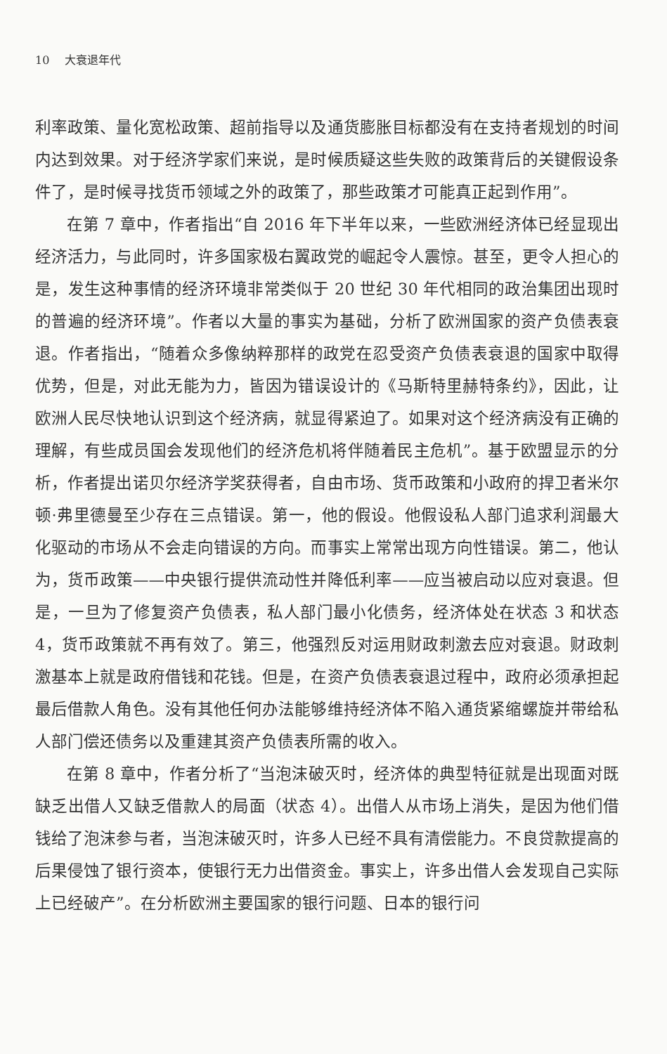10 大衰退年代
利率政策、量化宽松政策、超前指导以及通货膨胀目标都没有在支持者规划的时间内达到效果。对于经济学家们来说，是时候质疑这些失败的政策背后的关键假设条件了，是时候寻找货币领域之外的政策了，那些政策才可能真正起到作用”。
在第 7 章中，作者指出“自 2016 年下半年以来，一些欧洲经济体已经显现出经济活力，与此同时，许多国家极右翼政党的崛起令人震惊。甚至，更令人担心的是，发生这种事情的经济环境非常类似于 20 世纪 30 年代相同的政治集团出现时的普遍的经济环境”。作者以大量的事实为基础，分析了欧洲国家的资产负债表衰退。作者指出，“随着众多像纳粹那样的政党在忍受资产负债表衰退的国家中取得优势，但是，对此无能为力，皆因为错误设计的《马斯特里赫特条约》，因此，让欧洲人民尽快地认识到这个经济病，就显得紧迫了。如果对这个经济病没有正确的理解，有些成员国会发现他们的经济危机将伴随着民主危机”。基于欧盟显示的分析，作者提出诺贝尔经济学奖获得者，自由市场、货币政策和小政府的捍卫者米尔顿·弗里德曼至少存在三点错误。第一，他的假设。他假设私人部门追求利润最大化驱动的市场从不会走向错误的方向。而事实上常常出现方向性错误。第二，他认为，货币政策——中央银行提供流动性并降低利率——应当被启动以应对衰退。但是，一旦为了修复资产负债表，私人部门最小化债务，经济体处在状态 3 和状态 4，货币政策就不再有效了。第三，他强烈反对运用财政刺激去应对衰退。财政刺激基本上就是政府借钱和花钱。但是，在资产负债表衰退过程中，政府必须承担起最后借款人角色。没有其他任何办法能够维持经济体不陷入通货紧缩螺旋并带给私人部门偿还债务以及重建其资产负债表所需的收入。
在第 8 章中，作者分析了“当泡沫破灭时，经济体的典型特征就是出现面对既缺乏出借人又缺乏借款人的局面（状态 4）。出借人从市场上消失，是因为他们借钱给了泡沫参与者，当泡沫破灭时，许多人已经不具有清偿能力。不良贷款提高的后果侵蚀了银行资本，使银行无力出借资金。事实上，许多出借人会发现自己实际上已经破产”。在分析欧洲主要国家的银行问题、日本的银行问